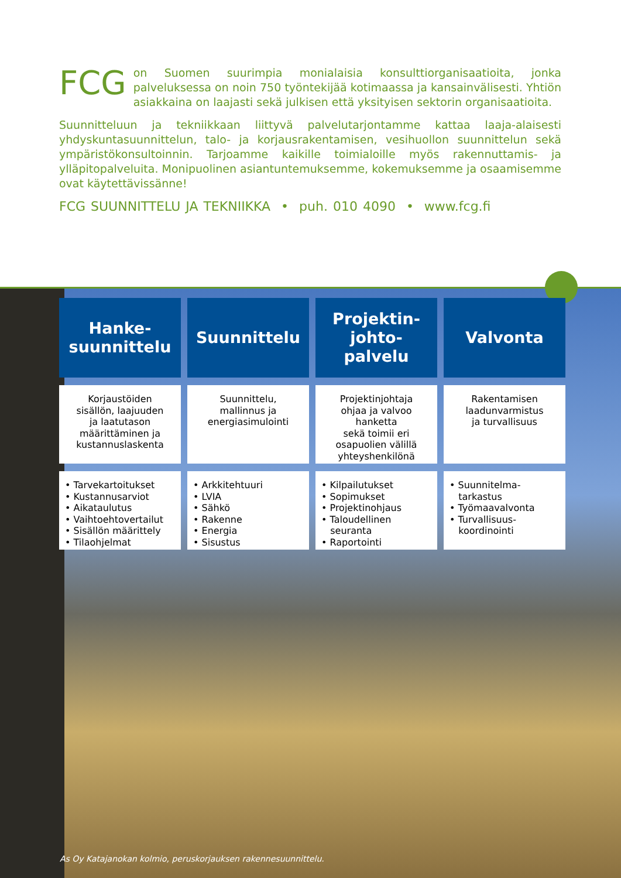FCG on Suomen suurimpia monialaisia konsulttiorganisaatioita, jonka palveluksessa on noin 750 työntekijää kotimaassa ja kansainvälisesti. Yhtiön asiakkaina on laajasti sekä julkisen että yksityisen sektorin organisaatioita.
Suunnitteluun ja tekniikkaan liittyvä palvelutarjontamme kattaa laaja-alaisesti yhdyskuntasuunnittelun, talo- ja korjausrakentamisen, vesihuollon suunnittelun sekä ympäristökonsultoinnin. Tarjoamme kaikille toimialoille myös rakennuttamis- ja ylläpitopalveluita. Monipuolinen asiantuntemuksemme, kokemuksemme ja osaamisemme ovat käytettävissänne!
FCG SUUNNITTELU JA TEKNIIKKA • puh. 010 4090 • www.fcg.fi
| Hanke- suunnittelu | Suunnittelu | Projektin- johto- palvelu | Valvonta |
| --- | --- | --- | --- |
| Korjaustöiden sisällön, laajuuden ja laatutason määrittäminen ja kustannuslaskenta | Suunnittelu, mallinnus ja energiasimulointi | Projektinjohtaja ohjaa ja valvoo hanketta sekä toimii eri osapuolien välillä yhteyshenkilönä | Rakentamisen laadunvarmistus ja turvallisuus |
| • Tarvekartoitukset • Kustannusarviot • Aikataulutus • Vaihtoehtovertailut • Sisällön määrittely • Tilaohjelmat | • Arkkitehtuuri • LVIA • Sähkö • Rakenne • Energia • Sisustus | • Kilpailutukset • Sopimukset • Projektinohjaus • Taloudellinen seuranta • Raportointi | • Suunnitelma- tarkastus • Työmaavalvonta • Turvallisuus- koordinointi |
As Oy Katajanokan kolmio, peruskorjauksen rakennesuunnittelu.